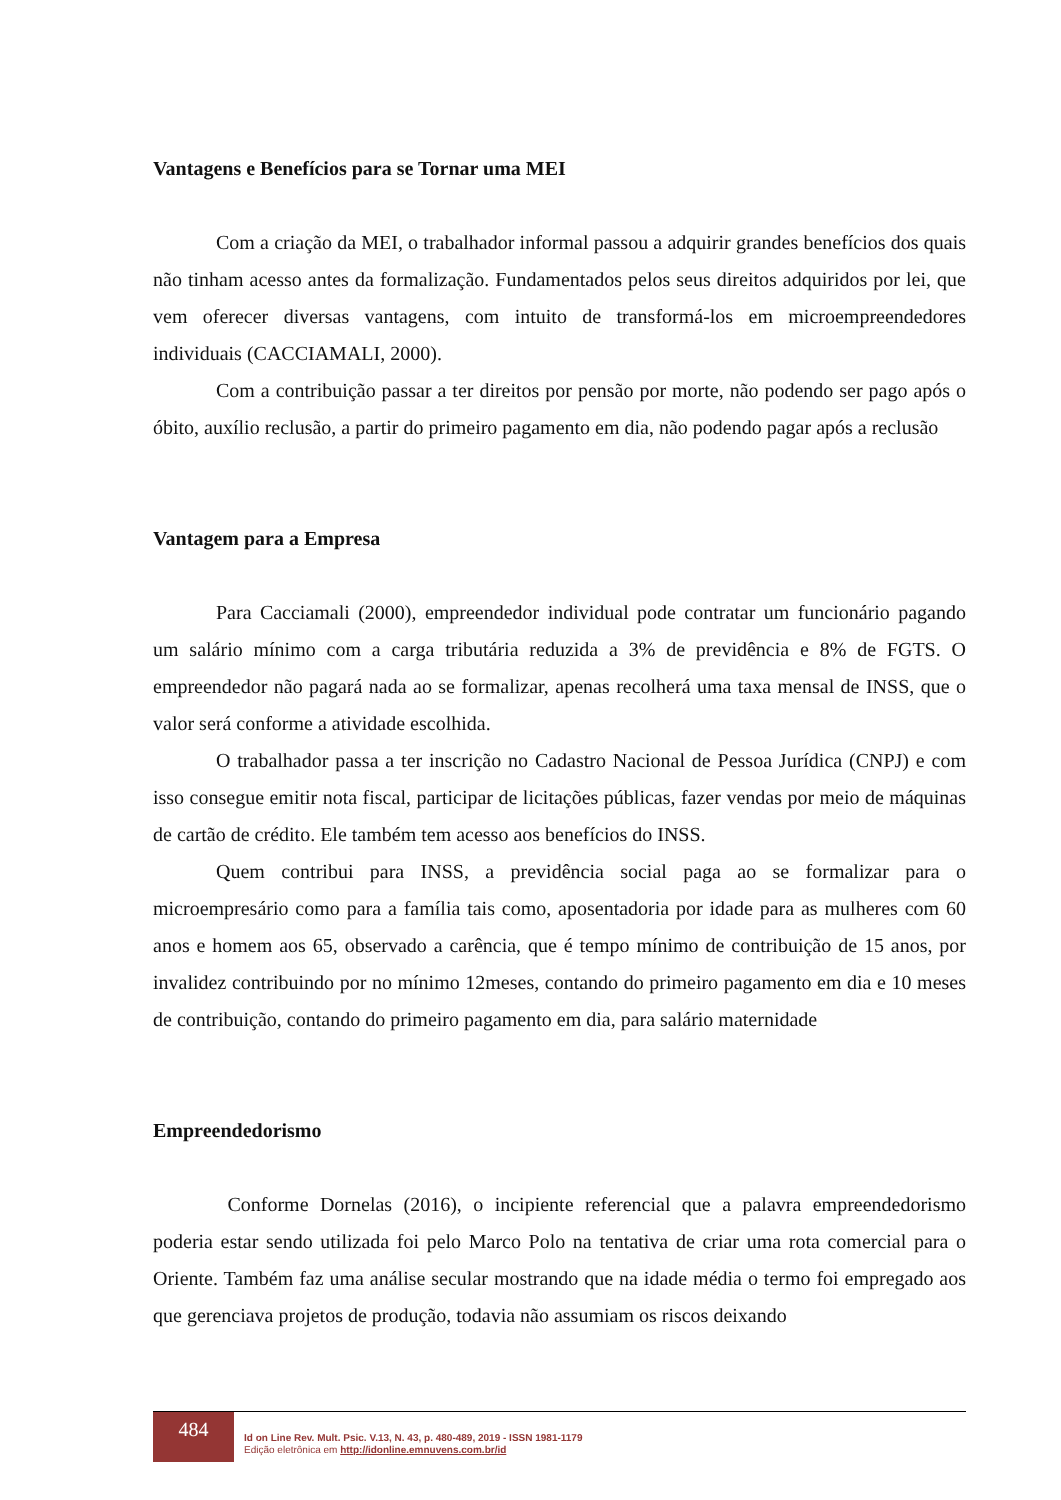Vantagens e Benefícios para se Tornar uma MEI
Com a criação da MEI, o trabalhador informal passou a adquirir grandes benefícios dos quais não tinham acesso antes da formalização. Fundamentados pelos seus direitos adquiridos por lei, que vem oferecer diversas vantagens, com intuito de transformá-los em microempreendedores individuais (CACCIAMALI, 2000).
Com a contribuição passar a ter direitos por pensão por morte, não podendo ser pago após o óbito, auxílio reclusão, a partir do primeiro pagamento em dia, não podendo pagar após a reclusão
Vantagem para a Empresa
Para Cacciamali (2000), empreendedor individual pode contratar um funcionário pagando um salário mínimo com a carga tributária reduzida a 3% de previdência e 8% de FGTS. O empreendedor não pagará nada ao se formalizar, apenas recolherá uma taxa mensal de INSS, que o valor será conforme a atividade escolhida.
O trabalhador passa a ter inscrição no Cadastro Nacional de Pessoa Jurídica (CNPJ) e com isso consegue emitir nota fiscal, participar de licitações públicas, fazer vendas por meio de máquinas de cartão de crédito. Ele também tem acesso aos benefícios do INSS.
Quem contribui para INSS, a previdência social paga ao se formalizar para o microempresário como para a família tais como, aposentadoria por idade para as mulheres com 60 anos e homem aos 65, observado a carência, que é tempo mínimo de contribuição de 15 anos, por invalidez contribuindo por no mínimo 12meses, contando do primeiro pagamento em dia e 10 meses de contribuição, contando do primeiro pagamento em dia, para salário maternidade
Empreendedorismo
Conforme Dornelas (2016), o incipiente referencial que a palavra empreendedorismo poderia estar sendo utilizada foi pelo Marco Polo na tentativa de criar uma rota comercial para o Oriente. Também faz uma análise secular mostrando que na idade média o termo foi empregado aos que gerenciava projetos de produção, todavia não assumiam os riscos deixando
484
Id on Line Rev. Mult. Psic. V.13, N. 43, p. 480-489, 2019 - ISSN 1981-1179
Edição eletrônica em http://idonline.emnuvens.com.br/id